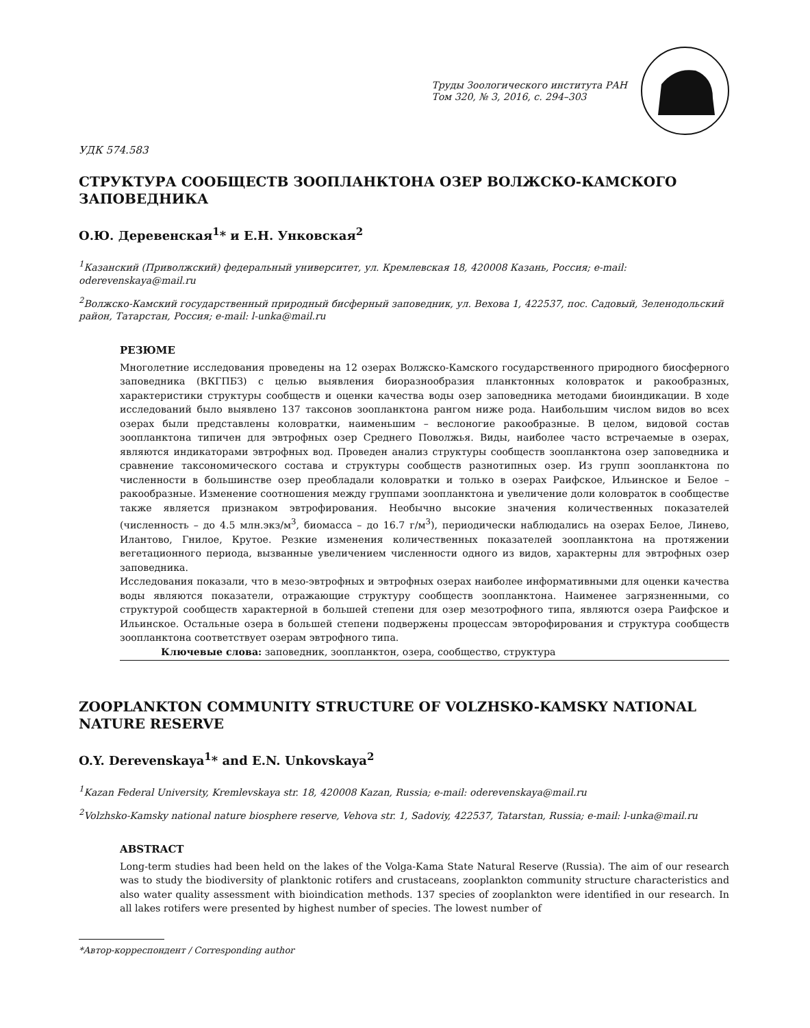Труды Зоологического института РАН
Том 320, № 3, 2016, с. 294–303
УДК 574.583
СТРУКТУРА СООБЩЕСТВ ЗООПЛАНКТОНА ОЗЕР ВОЛЖСКО-КАМСКОГО ЗАПОВЕДНИКА
О.Ю. Деревенская<sup>1</sup>* и Е.Н. Унковская<sup>2</sup>
<sup>1</sup> Казанский (Приволжский) федеральный университет, ул. Кремлевская 18, 420008 Казань, Россия; e-mail: oderevenskaya@mail.ru
<sup>2</sup> Волжско-Камский государственный природный бисферный заповедник, ул. Вехова 1, 422537, пос. Садовый, Зеленодольский район, Татарстан, Россия; e-mail: l-unka@mail.ru
РЕЗЮМЕ
Многолетние исследования проведены на 12 озерах Волжско-Камского государственного природного биосферного заповедника (ВКГПБЗ) с целью выявления биоразнообразия планктонных коловраток и ракообразных, характеристики структуры сообществ и оценки качества воды озер заповедника методами биоиндикации. В ходе исследований было выявлено 137 таксонов зоопланктона рангом ниже рода. Наибольшим числом видов во всех озерах были представлены коловратки, наименьшим – веслоногие ракообразные. В целом, видовой состав зоопланктона типичен для эвтрофных озер Среднего Поволжья. Виды, наиболее часто встречаемые в озерах, являются индикаторами эвтрофных вод. Проведен анализ структуры сообществ зоопланктона озер заповедника и сравнение таксономического состава и структуры сообществ разнотипных озер. Из групп зоопланктона по численности в большинстве озер преобладали коловратки и только в озерах Раифское, Ильинское и Белое – ракообразные. Изменение соотношения между группами зоопланктона и увеличение доли коловраток в сообществе также является признаком эвтрофирования. Необычно высокие значения количественных показателей (численность – до 4.5 млн.экз/м<sup>3</sup>, биомасса – до 16.7 г/м<sup>3</sup>), периодически наблюдались на озерах Белое, Линево, Илантово, Гнилое, Крутое. Резкие изменения количественных показателей зоопланктона на протяжении вегетационного периода, вызванные увеличением численности одного из видов, характерны для эвтрофных озер заповедника.
Исследования показали, что в мезо-эвтрофных и эвтрофных озерах наиболее информативными для оценки качества воды являются показатели, отражающие структуру сообществ зоопланктона. Наименее загрязненными, со структурой сообществ характерной в большей степени для озер мезотрофного типа, являются озера Раифское и Ильинское. Остальные озера в большей степени подвержены процессам эвторофирования и структура сообществ зоопланктона соответствует озерам эвтрофного типа.
Ключевые слова: заповедник, зоопланктон, озера, сообщество, структура
ZOOPLANKTON COMMUNITY STRUCTURE OF VOLZHSKO-KAMSKY NATIONAL NATURE RESERVE
O.Y. Derevenskaya<sup>1</sup>* and E.N. Unkovskaya<sup>2</sup>
<sup>1</sup> Kazan Federal University, Kremlevskaya str. 18, 420008 Kazan, Russia; e-mail: oderevenskaya@mail.ru
<sup>2</sup> Volzhsko-Kamsky national nature biosphere reserve, Vehova str. 1, Sadoviy, 422537, Tatarstan, Russia; e-mail: l-unka@mail.ru
ABSTRACT
Long-term studies had been held on the lakes of the Volga-Kama State Natural Reserve (Russia). The aim of our research was to study the biodiversity of planktonic rotifers and crustaceans, zooplankton community structure characteristics and also water quality assessment with bioindication methods. 137 species of zooplankton were identified in our research. In all lakes rotifers were presented by highest number of species. The lowest number of
*Автор-корреспондент / Corresponding author